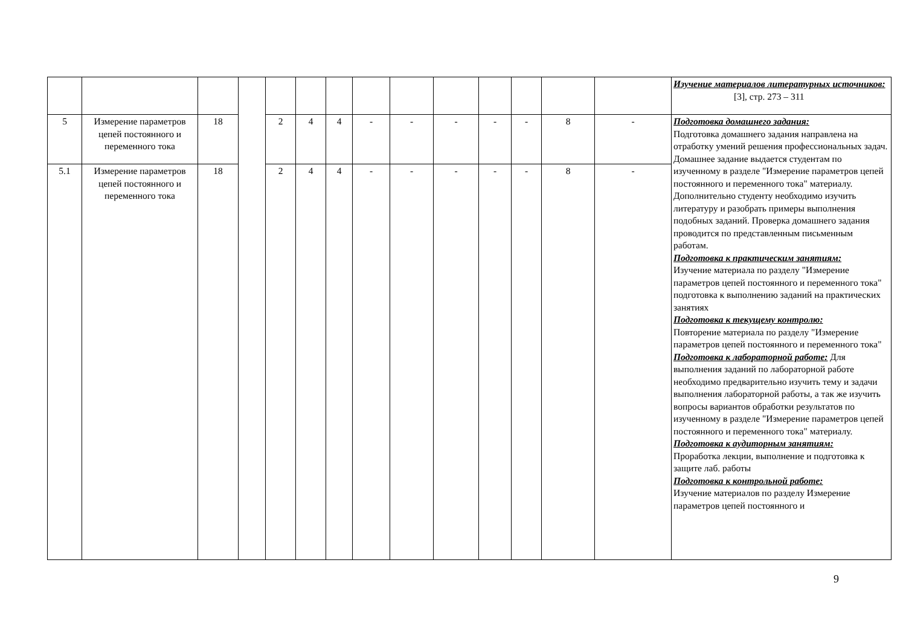| | | | | | | | | | | | | | | Изучение материалов литературных источников: [3], стр. 273 – 311 |
| 5 | Измерение параметров цепей постоянного и переменного тока | 18 | | 2 | 4 | 4 | - | - | - | - | - | 8 | - | Подготовка домашнего задания: Подготовка домашнего задания направлена на отработку умений решения профессиональных задач. Домашнее задание выдается студентам по изученному в разделе "Измерение параметров цепей постоянного и переменного тока" материалу. Дополнительно студенту необходимо изучить литературу и разобрать примеры выполнения подобных заданий. Проверка домашнего задания проводится по представленным письменным работам. Подготовка к практическим занятиям: Изучение материала по разделу "Измерение параметров цепей постоянного и переменного тока" подготовка к выполнению заданий на практических занятиях Подготовка к текущему контролю: Повторение материала по разделу "Измерение параметров цепей постоянного и переменного тока" Подготовка к лабораторной работе: Для выполнения заданий по лабораторной работе необходимо предварительно изучить тему и задачи выполнения лабораторной работы, а так же изучить вопросы вариантов обработки результатов по изученному в разделе "Измерение параметров цепей постоянного и переменного тока" материалу. Подготовка к аудиторным занятиям: Проработка лекции, выполнение и подготовка к защите лаб. работы Подготовка к контрольной работе: Изучение материалов по разделу Измерение параметров цепей постоянного и |
| 5.1 | Измерение параметров цепей постоянного и переменного тока | 18 | | 2 | 4 | 4 | - | - | - | - | - | 8 | - | |
9